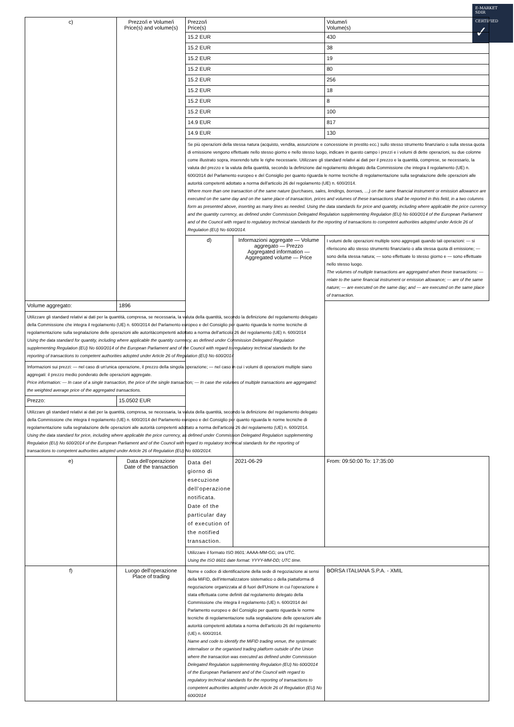E-MARKET
SDIR
CERTIFIED
✓
| c) | Prezzo/i e Volume/i Price(s) and volume(s) | Prezzo/i Price(s) | | Volume/i Volume(s) |
| | | 15.2 EUR | | 430 |
| | | 15.2 EUR | | 38 |
| | | 15.2 EUR | | 19 |
| | | 15.2 EUR | | 80 |
| | | 15.2 EUR | | 256 |
| | | 15.2 EUR | | 18 |
| | | 15.2 EUR | | 8 |
| | | 15.2 EUR | | 100 |
| | | 14.9 EUR | | 817 |
| | | 14.9 EUR | | 130 |
| | | Se più operazioni della stessa natura (acquisto, vendita, assunzione e concessione in prestito ecc.) sullo stesso strumento finanziario o sulla stessa quota di emissione vengono effettuate nello stesso giorno e nello stesso luogo, indicare in questo campo i prezzi e i volumi di dette operazioni, su due colonne come illustrato sopra, inserendo tutte le righe necessarie. Utilizzare gli standard relativi ai dati per il prezzo e la quantità, comprese, se necessario, la valuta del prezzo e la valuta della quantità, secondo la definizione dal regolamento delegato della Commissione che integra il regolamento (UE) n. 600/2014 del Parlamento europeo e del Consiglio per quanto riguarda le norme tecniche di regolamentazione sulla segnalazione delle operazioni alle autorità competenti adottato a norma dell'articolo 26 del regolamento (UE) n. 600/2014. Where more than one transaction of the same nature (purchases, sales, lendings, borrows, …) on the same financial instrument or emission allowance are executed on the same day and on the same place of transaction, prices and volumes of these transactions shall be reported in this field, in a two columns form as presented above, inserting as many lines as needed. Using the data standards for price and quantity, including where applicable the price currency and the quantity currency, as defined under Commission Delegated Regulation supplementing Regulation (EU) No 600/2014 of the European Parliament and of the Council with regard to regulatory technical standards for the reporting of transactions to competent authorities adopted under Article 26 of Regulation (EU) No 600/2014. | | |
| | | d) | Informazioni aggregate — Volume aggregato — Prezzo Aggregated information — Aggregated volume — Price | I volumi delle operazioni multiple sono aggregati quando tali operazioni: — si riferiscono allo stesso strumento finanziario o alla stessa quota di emissione; — sono della stessa natura; — sono effettuate lo stesso giorno e — sono effettuate nello stesso luogo. The volumes of multiple transactions are aggregated when these transactions: — relate to the same financial instrument or emission allowance; — are of the same nature; — are executed on the same day; and — are executed on the same place of transaction. |
| Volume aggregato: | 1896 | | | |
| Utilizzare gli standard relativi ai dati per la quantità, compresa, se necessaria, la valuta della quantità, secondo la definizione del regolamento delegato della Commissione che integra il regolamento (UE) n. 600/2014 del Parlamento europeo e del Consiglio per quanto riguarda le norme tecniche di regolamentazione sulla segnalazione delle operazioni alle autoritàcompetenti adottato a norma dell'articolo 26 del regolamento (UE) n. 600/2014 Using the data standard for quantity, including where applicable the quantity currency, as defined under Commission Delegated Regulation supplementing Regulation (EU) No 600/2014 of the European Parliament and of the Council with regard to regulatory technical standards for the reporting of transactions to competent authorities adopted under Article 26 of Regulation (EU) No 600/2014 | | | | |
| Informazioni sui prezzi: — nel caso di un'unica operazione, il prezzo della singola operazione; — nel caso in cui i volumi di operazioni multiple siano aggregati: il prezzo medio ponderato delle operazioni aggregate. Price information: — In case of a single transaction, the price of the single transaction; — In case the volumes of multiple transactions are aggregated: the weighted average price of the aggregated transactions. | | | | |
| Prezzo: | 15.0502 EUR | | | |
| Utilizzare gli standard relativi ai dati per la quantità, compresa, se necessaria, la valuta della quantità, secondo la definizione del regolamento delegato della Commissione che integra il regolamento (UE) n. 600/2014 del Parlamento europeo e del Consiglio per quanto riguarda le norme tecniche di regolamentazione sulla segnalazione delle operazioni alle autorità competenti adottato a norma dell'articolo 26 del regolamento (UE) n. 600/2014. Using the data standard for price, including where applicable the price currency, as defined under Commission Delegated Regulation supplementing Regulation (EU) No 600/2014 of the European Parliament and of the Council with regard to regulatory technical standards for the reporting of transactions to competent authorities adopted under Article 26 of Regulation (EU) No 600/2014. | | | | |
| e) | Data dell'operazione Date of the transaction | Data del giorno di esecuzione dell'operazione notificata. Date of the particular day of execution of the notified transaction. | 2021-06-29 | From: 09:50:00 To: 17:35:00 |
| | | Utilizzare il formato ISO 8601: AAAA-MM-GG; ora UTC. Using the ISO 8601 date format: YYYY-MM-DD; UTC time. | | |
| f) | Luogo dell'operazione Place of trading | Nome e codice di identificazione della sede di negoziazione ai sensi della MiFID, dell'internalizzatore sistematico o della piattaforma di negoziazione organizzata al di fuori dell'Unione in cui l'operazione è stata effettuata come definiti dal regolamento delegato della Commissione che integra il regolamento (UE) n. 600/2014 del Parlamento europeo e del Consiglio per quanto riguarda le norme tecniche di regolamentazione sulla segnalazione delle operazioni alle autorità competenti adottata a norma dell'articolo 26 del regolamento (UE) n. 600/2014. Name and code to identify the MiFID trading venue, the systematic internaliser or the organised trading platform outside of the Union where the transaction was executed as defined under Commission Delegated Regulation supplementing Regulation (EU) No 600/2014 of the European Parliament and of the Council with regard to regulatory technical standards for the reporting of transactions to competent authorities adopted under Article 26 of Regulation (EU) No 600/2014 | | BORSA ITALIANA S.P.A. - XMIL |